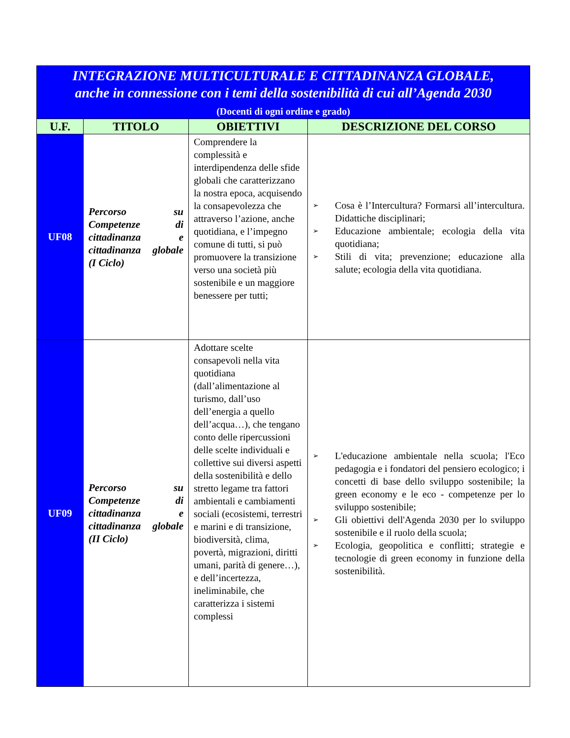| INTEGRAZIONE MULTICULTURALE E CITTADINANZA GLOBALE, anche in connessione con i temi della sostenibilità di cui all’Agenda 2030 (Docenti di ogni ordine e grado) | | | |
| U.F. | TITOLO | OBIETTIVI | DESCRIZIONE DEL CORSO |
| UF08 | Percorso su Competenze di cittadinanza e cittadinanza globale (I Ciclo) | Comprendere la complessità e interdipendenza delle sfide globali che caratterizzano la nostra epoca, acquisendo la consapevolezza che attraverso l’azione, anche quotidiana, e l’impegno comune di tutti, si può promuovere la transizione verso una società più sostenibile e un maggiore benessere per tutti; | ➢ Cosa è l’Intercultura? Formarsi all’intercultura. Didattiche disciplinari; ➢ Educazione ambientale; ecologia della vita quotidiana; ➢ Stili di vita; prevenzione; educazione alla salute; ecologia della vita quotidiana. |
| UF09 | Percorso su Competenze di cittadinanza e cittadinanza globale (II Ciclo) | Adottare scelte consapevoli nella vita quotidiana (dall’alimentazione al turismo, dall’uso dell’energia a quello dell’acqua…), che tengano conto delle ripercussioni delle scelte individuali e collettive sui diversi aspetti della sostenibilità e dello stretto legame tra fattori ambientali e cambiamenti sociali (ecosistemi, terrestri e marini e di transizione, biodiversità, clima, povertà, migrazioni, diritti umani, parità di genere…), e dell’incertezza, ineliminabile, che caratterizza i sistemi complessi | ➢ L'educazione ambientale nella scuola; l'Eco pedagogia e i fondatori del pensiero ecologico; i concetti di base dello sviluppo sostenibile; la green economy e le eco - competenze per lo sviluppo sostenibile; ➢ Gli obiettivi dell'Agenda 2030 per lo sviluppo sostenibile e il ruolo della scuola; ➢ Ecologia, geopolitica e conflitti; strategie e tecnologie di green economy in funzione della sostenibilità. |